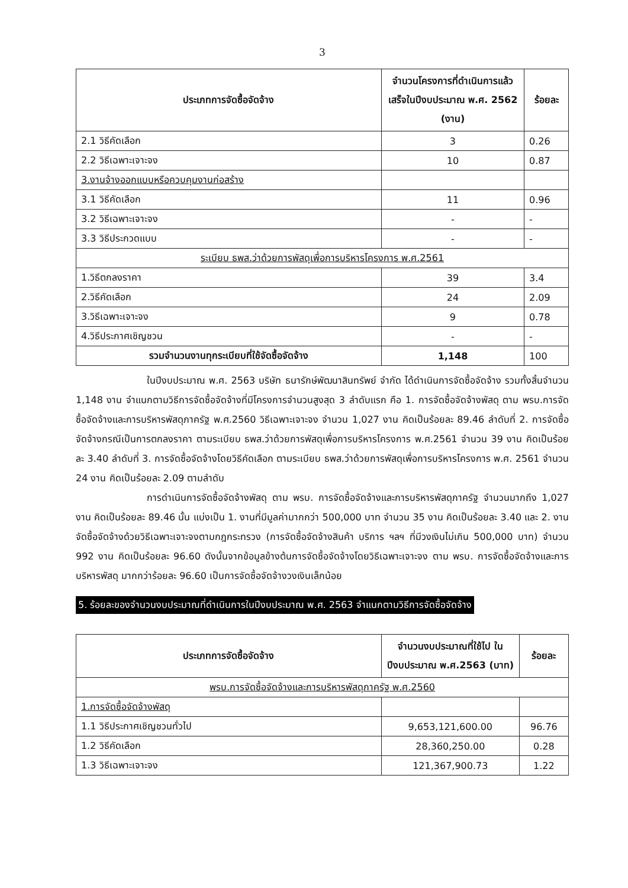3
| ประเภทการจัดซื้อจัดจ้าง | จำนวนโครงการที่ดำเนินการแล้ว เสร็จในปีงบประมาณ พ.ศ. 2562 (งาน) | ร้อยละ |
| --- | --- | --- |
| 2.1 วิธีคัดเลือก | 3 | 0.26 |
| 2.2 วิธีเฉพาะเจาะจง | 10 | 0.87 |
| 3.งานจ้างออกแบบหรือควบคุมงานก่อสร้าง | | |
| 3.1 วิธีคัดเลือก | 11 | 0.96 |
| 3.2 วิธีเฉพาะเจาะจง | - | - |
| 3.3 วิธีประกวดแบบ | - | - |
| ระเบียบ ธพส.ว่าด้วยการพัสดุเพื่อการบริหารโครงการ พ.ศ.2561 | | |
| 1.วิธีตกลงราคา | 39 | 3.4 |
| 2.วิธีคัดเลือก | 24 | 2.09 |
| 3.วิธีเฉพาะเจาะจง | 9 | 0.78 |
| 4.วิธีประกาศเชิญชวน | - | - |
| รวมจำนวนงานทุกระเบียบที่ใช้จัดซื้อจัดจ้าง | 1,148 | 100 |
ในปีงบประมาณ พ.ศ. 2563 บริษัท ธนารักษ์พัฒนาสินทรัพย์ จำกัด ได้ดำเนินการจัดซื้อจัดจ้าง รวมทั้งสิ้นจำนวน 1,148 งาน จำแนกตามวิธีการจัดซื้อจัดจ้างที่มีโครงการจำนวนสูงสุด 3 ลำดับแรก คือ 1. การจัดซื้อจัดจ้างพัสดุ ตาม พรบ.การจัดซื้อจัดจ้างและการบริหารพัสดุภาครัฐ พ.ศ.2560 วิธีเฉพาะเจาะจง จำนวน 1,027 งาน คิดเป็นร้อยละ 89.46 ลำดับที่ 2. การจัดซื้อจัดจ้างกรณีเป็นการตกลงราคา ตามระเบียบ ธพส.ว่าด้วยการพัสดุเพื่อการบริหารโครงการ พ.ศ.2561 จำนวน 39 งาน คิดเป็นร้อยละ 3.40 ลำดับที่ 3. การจัดซื้อจัดจ้างโดยวิธีคัดเลือก ตามระเบียบ ธพส.ว่าด้วยการพัสดุเพื่อการบริหารโครงการ พ.ศ. 2561 จำนวน 24 งาน คิดเป็นร้อยละ 2.09 ตามลำดับ
การดำเนินการจัดซื้อจัดจ้างพัสดุ ตาม พรบ. การจัดซื้อจัดจ้างและการบริหารพัสดุภาครัฐ จำนวนมากถึง 1,027 งาน คิดเป็นร้อยละ 89.46 นั้น แบ่งเป็น 1. งานที่มีมูลค่ามากกว่า 500,000 บาท จำนวน 35 งาน คิดเป็นร้อยละ 3.40 และ 2. งานจัดซื้อจัดจ้างด้วยวิธีเฉพาะเจาะจงตามกฎกระทรวง (การจัดซื้อจัดจ้างสินค้า บริการ ฯลฯ ที่มีวงเงินไม่เกิน 500,000 บาท) จำนวน 992 งาน คิดเป็นร้อยละ 96.60 ดังนั้นจากข้อมูลข้างต้นการจัดซื้อจัดจ้างโดยวิธีเฉพาะเจาะจง ตาม พรบ. การจัดซื้อจัดจ้างและการบริหารพัสดุ มากกว่าร้อยละ 96.60 เป็นการจัดซื้อจัดจ้างวงเงินเล็กน้อย
5. ร้อยละของจำนวนงบประมาณที่ดำเนินการในปีงบประมาณ พ.ศ. 2563 จำแนกตามวิธีการจัดซื้อจัดจ้าง
| ประเภทการจัดซื้อจัดจ้าง | จำนวนงบประมาณที่ใช้ไป ในปีงบประมาณ พ.ศ.2563 (บาท) | ร้อยละ |
| --- | --- | --- |
| พรบ.การจัดซื้อจัดจ้างและการบริหารพัสดุภาครัฐ พ.ศ.2560 | | |
| 1.การจัดซื้อจัดจ้างพัสดุ | | |
| 1.1 วิธีประกาศเชิญชวนทั่วไป | 9,653,121,600.00 | 96.76 |
| 1.2 วิธีคัดเลือก | 28,360,250.00 | 0.28 |
| 1.3 วิธีเฉพาะเจาะจง | 121,367,900.73 | 1.22 |